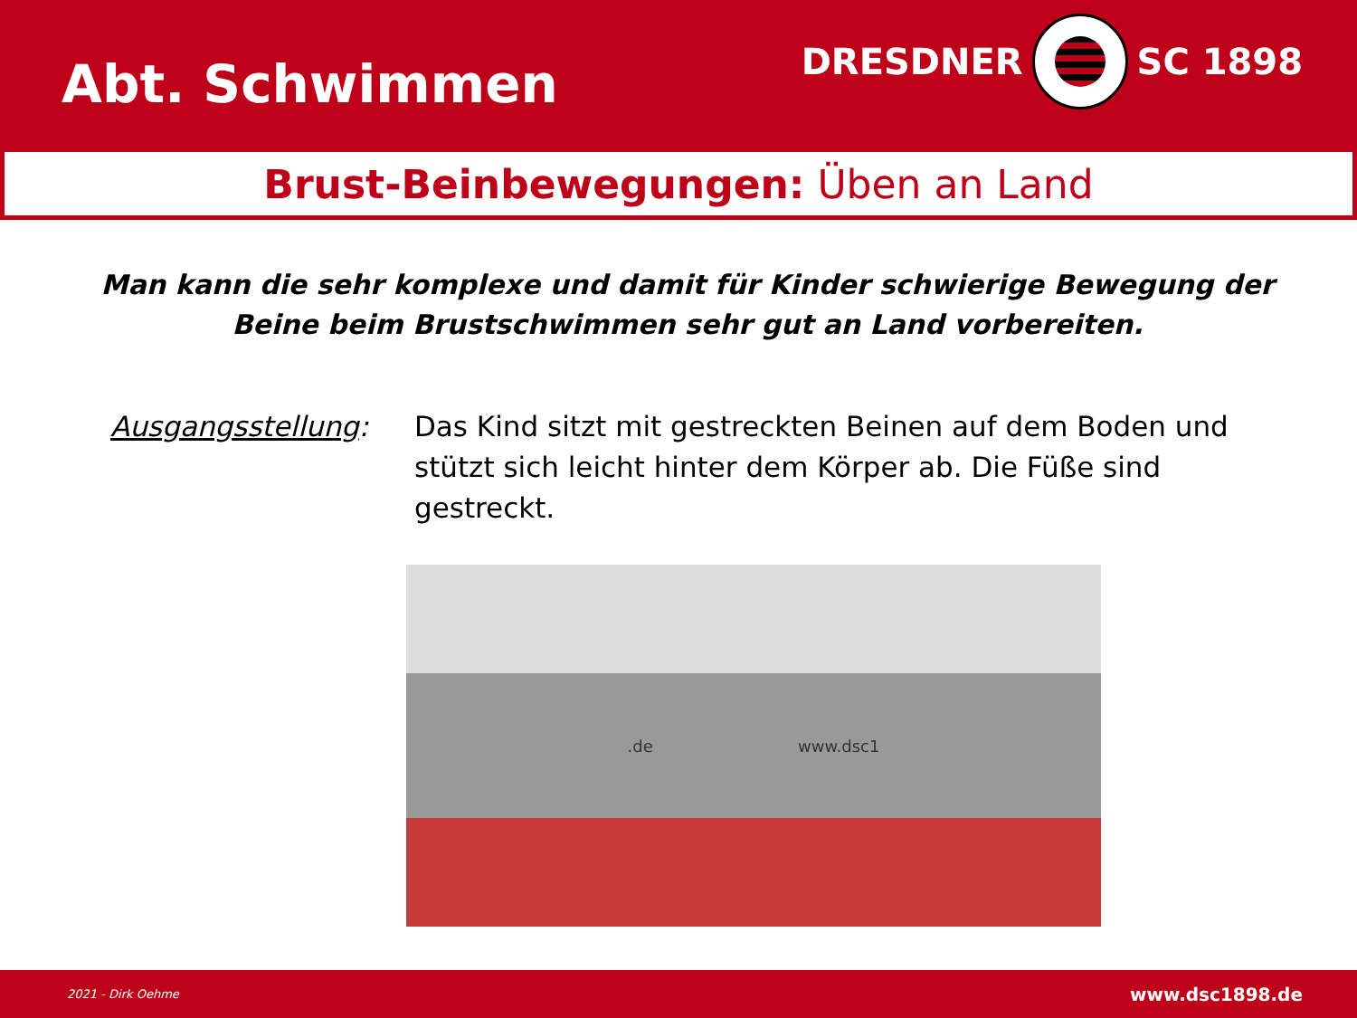Abt. Schwimmen
DRESDNER SC 1898
Brust-Beinbewegungen: Üben an Land
Man kann die sehr komplexe und damit für Kinder schwierige Bewegung der Beine beim Brustschwimmen sehr gut an Land vorbereiten.
Ausgangsstellung: Das Kind sitzt mit gestreckten Beinen auf dem Boden und stützt sich leicht hinter dem Körper ab. Die Füße sind gestreckt.
.de www.dsc1
2021 - Dirk Oehme www.dsc1898.de